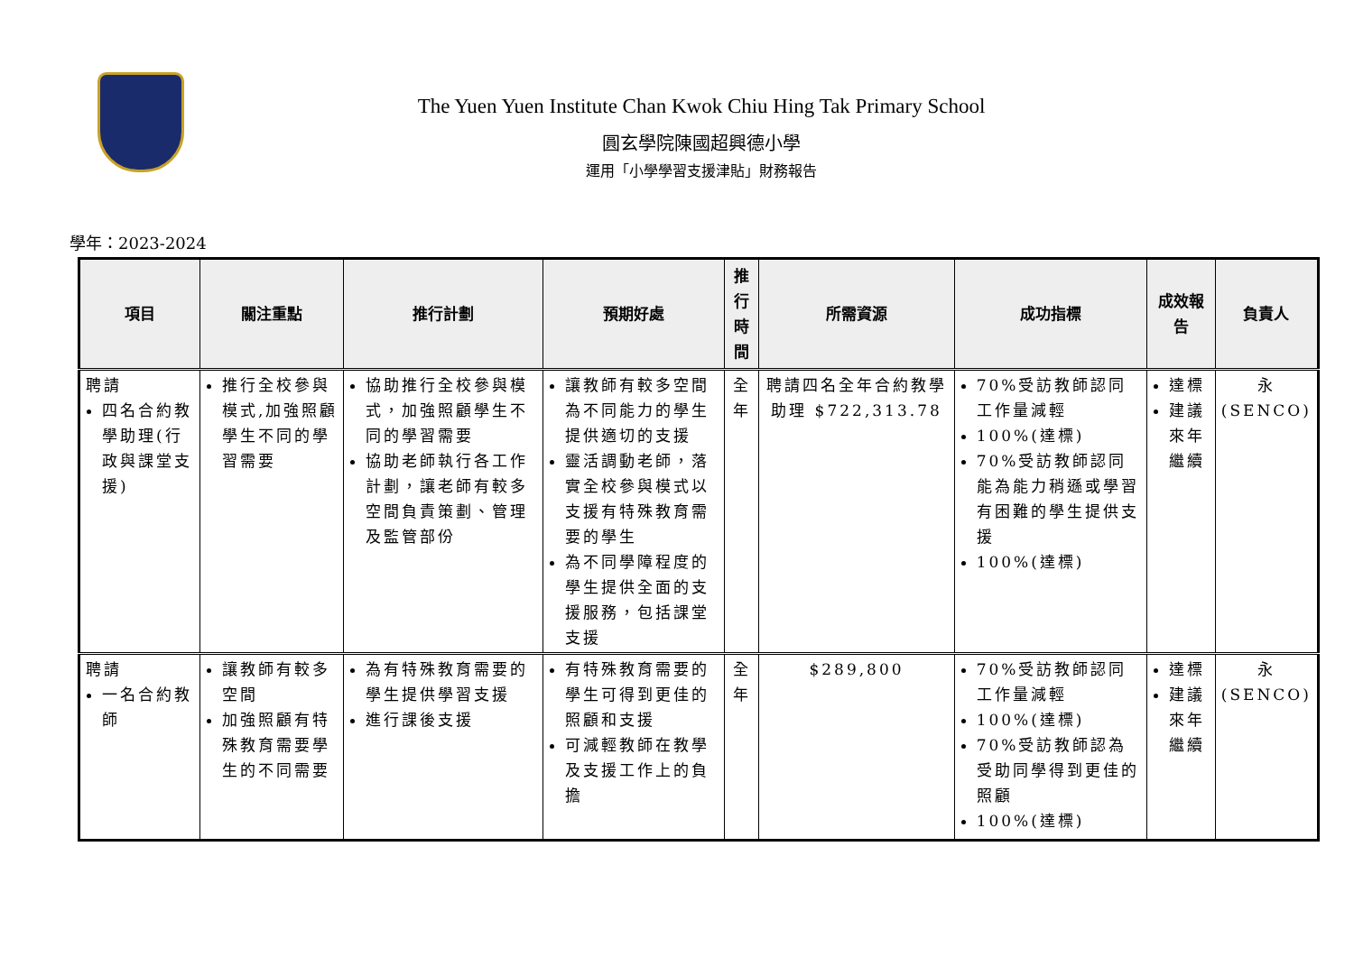The Yuen Yuen Institute Chan Kwok Chiu Hing Tak Primary School
圓玄學院陳國超興德小學
運用「小學學習支援津貼」財務報告
學年：2023-2024
| 項目 | 關注重點 | 推行計劃 | 預期好處 | 推行 時間 | 所需資源 | 成功指標 | 成效報告 | 負責人 |
| --- | --- | --- | --- | --- | --- | --- | --- | --- |
| 聘請 四名合約教學助理(行政與課堂支援) | 推行全校參與模式,加強照顧學生不同的學習需要 | 協助推行全校參與模式，加強照顧學生不同的學習需要 協助老師執行各工作計劃，讓老師有較多空間負責策劃、管理及監管部份 | 讓教師有較多空間為不同能力的學生提供適切的支援 靈活調動老師，落實全校參與模式以支援有特殊教育需要的學生 為不同學障程度的學生提供全面的支援服務，包括課堂支援 | 全年 | 聘請四名全年合約教學助理 $722,313.78 | 70%受訪教師認同工作量減輕 100%(達標) 70%受訪教師認同能為能力稍遜或學習有困難的學生提供支援 100%(達標) | 達標 建議來年繼續 | 永 (SENCO) |
| 聘請 一名合約教師 | 讓教師有較多空間 加強照顧有特殊教育需要學生的不同需要 | 為有特殊教育需要的學生提供學習支援 進行課後支援 | 有特殊教育需要的學生可得到更佳的照顧和支援 可減輕教師在教學及支援工作上的負擔 | 全年 | $289,800 | 70%受訪教師認同工作量減輕 100%(達標) 70%受訪教師認為受助同學得到更佳的照顧 100%(達標) | 達標 建議來年繼續 | 永 (SENCO) |